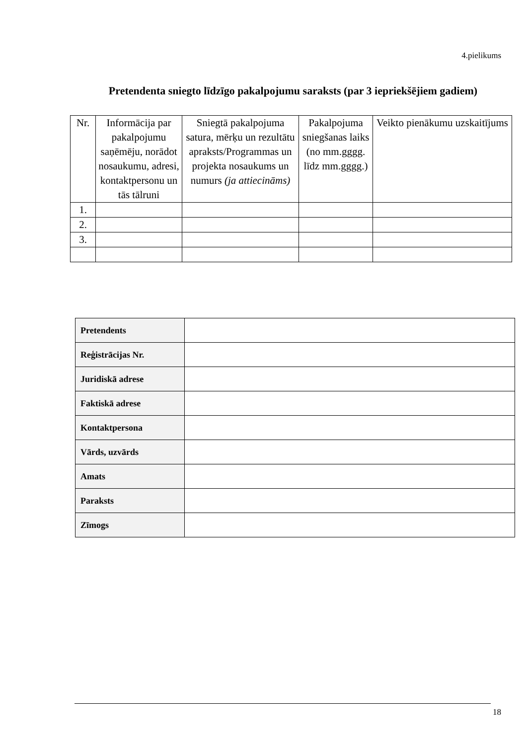4.pielikums
Pretendenta sniegto līdzīgo pakalpojumu saraksts (par 3 iepriekšējiem gadiem)
| Nr. | Informācija par pakalpojumu saņēmēju, norādot nosaukumu, adresi, kontaktpersonu un tās tālruni | Sniegtā pakalpojuma satura, mērķu un rezultātu apraksts/Programmas un projekta nosaukums un numurs (ja attiecināms) | Pakalpojuma sniegšanas laiks (no mm.gggg. līdz mm.gggg.) | Veikto pienākumu uzskaitījums |
| --- | --- | --- | --- | --- |
| 1. | | | | |
| 2. | | | | |
| 3. | | | | |
| Pretendents | |
| Reģistrācijas Nr. | |
| Juridiskā adrese | |
| Faktiskā adrese | |
| Kontaktpersona | |
| Vārds, uzvārds | |
| Amats | |
| Paraksts | |
| Zīmogs | |
18